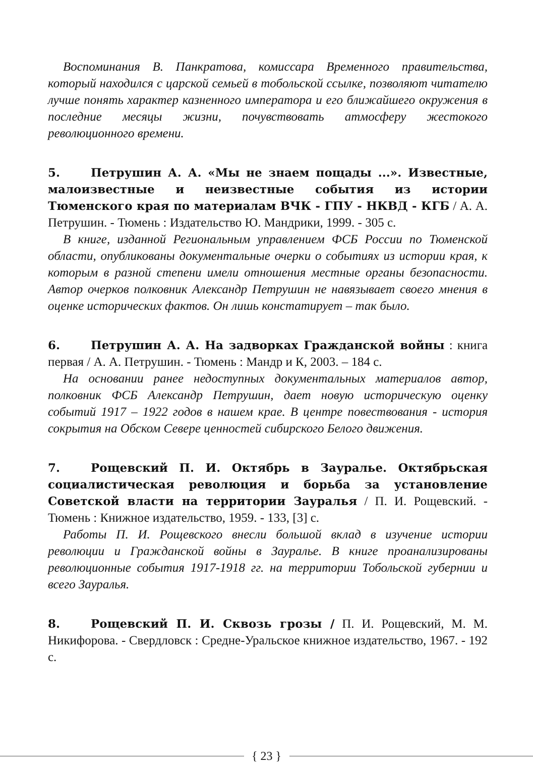Воспоминания В. Панкратова, комиссара Временного правительства, который находился с царской семьей в тобольской ссылке, позволяют читателю лучше понять характер казненного императора и его ближайшего окружения в последние месяцы жизни, почувствовать атмосферу жестокого революционного времени.
5. Петрушин А. А. «Мы не знаем пощады ...». Известные, малоизвестные и неизвестные события из истории Тюменского края по материалам ВЧК - ГПУ - НКВД - КГБ / А. А. Петрушин. - Тюмень : Издательство Ю. Мандрики, 1999. - 305 с.
В книге, изданной Региональным управлением ФСБ России по Тюменской области, опубликованы документальные очерки о событиях из истории края, к которым в разной степени имели отношения местные органы безопасности. Автор очерков полковник Александр Петрушин не навязывает своего мнения в оценке исторических фактов. Он лишь констатирует – так было.
6. Петрушин А. А. На задворках Гражданской войны : книга первая / А. А. Петрушин. - Тюмень : Мандр и К, 2003. – 184 с.
На основании ранее недоступных документальных материалов автор, полковник ФСБ Александр Петрушин, дает новую историческую оценку событий 1917 – 1922 годов в нашем крае. В центре повествования - история сокрытия на Обском Севере ценностей сибирского Белого движения.
7. Рощевский П. И. Октябрь в Зауралье. Октябрьская социалистическая революция и борьба за установление Советской власти на территории Зауралья / П. И. Рощевский. - Тюмень : Книжное издательство, 1959. - 133, [3] с.
Работы П. И. Рощевского внесли большой вклад в изучение истории революции и Гражданской войны в Зауралье. В книге проанализированы революционные события 1917-1918 гг. на территории Тобольской губернии и всего Зауралья.
8. Рощевский П. И. Сквозь грозы / П. И. Рощевский, М. М. Никифорова. - Свердловск : Средне-Уральское книжное издательство, 1967. - 192 с.
{ 23 }